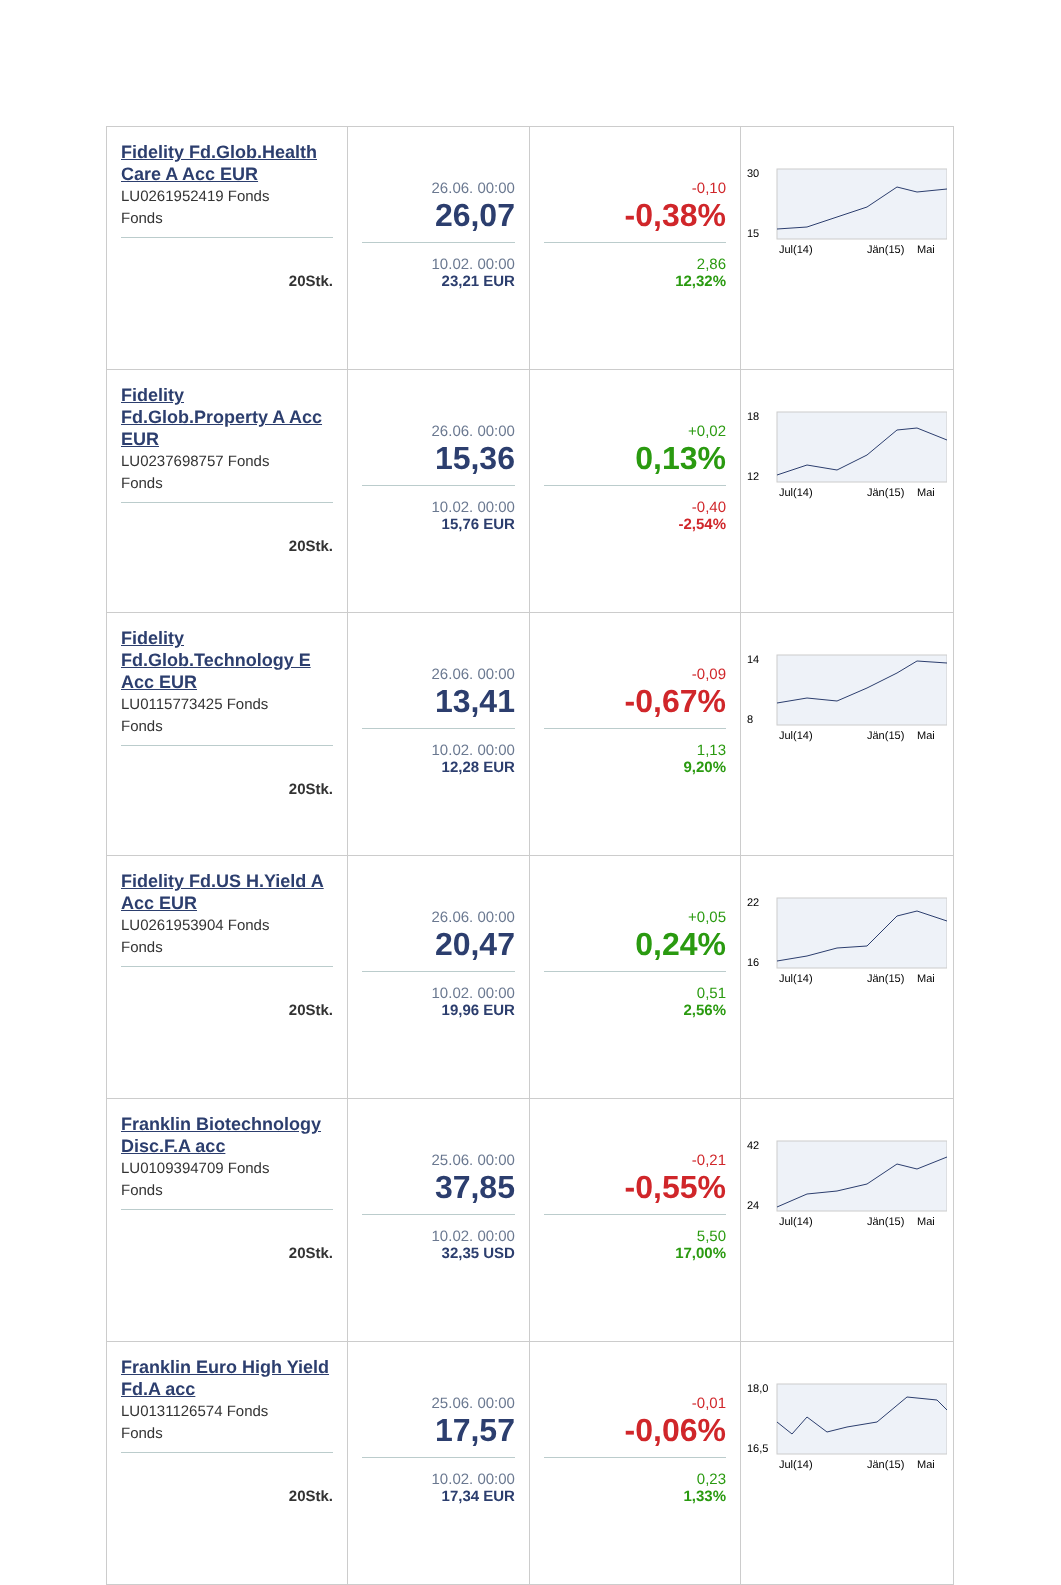| Fidelity Fd.Glob.Health Care A Acc EUR LU0261952419 Fonds Fonds 20Stk. | 26.06. 00:00 26,07 10.02. 00:00 23,21 EUR | -0,10 -0,38% 2,86 12,32% | 30 15 Jul(14) Jän(15) Mai |
| Fidelity Fd.Glob.Property A Acc EUR LU0237698757 Fonds Fonds 20Stk. | 26.06. 00:00 15,36 10.02. 00:00 15,76 EUR | +0,02 0,13% -0,40 -2,54% | 18 12 Jul(14) Jän(15) Mai |
| Fidelity Fd.Glob.Technology E Acc EUR LU0115773425 Fonds Fonds 20Stk. | 26.06. 00:00 13,41 10.02. 00:00 12,28 EUR | -0,09 -0,67% 1,13 9,20% | 14 8 Jul(14) Jän(15) Mai |
| Fidelity Fd.US H.Yield A Acc EUR LU0261953904 Fonds Fonds 20Stk. | 26.06. 00:00 20,47 10.02. 00:00 19,96 EUR | +0,05 0,24% 0,51 2,56% | 22 16 Jul(14) Jän(15) Mai |
| Franklin Biotechnology Disc.F.A acc LU0109394709 Fonds Fonds 20Stk. | 25.06. 00:00 37,85 10.02. 00:00 32,35 USD | -0,21 -0,55% 5,50 17,00% | 42 24 Jul(14) Jän(15) Mai |
| Franklin Euro High Yield Fd.A acc LU0131126574 Fonds Fonds 20Stk. | 25.06. 00:00 17,57 10.02. 00:00 17,34 EUR | -0,01 -0,06% 0,23 1,33% | 18,0 16,5 Jul(14) Jän(15) Mai |